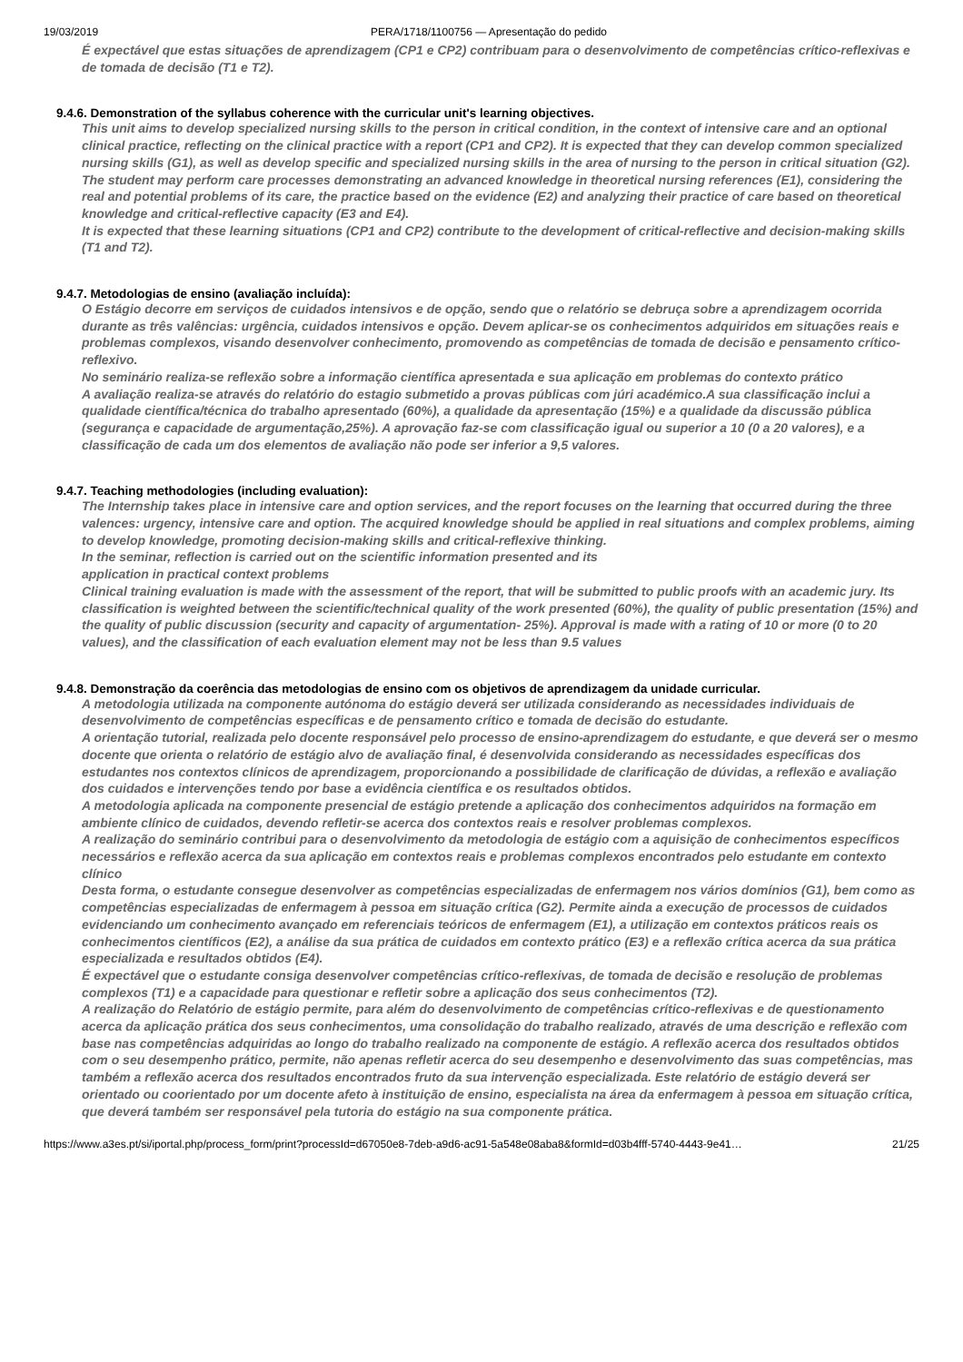19/03/2019 PERA/1718/1100756 — Apresentação do pedido
É expectável que estas situações de aprendizagem (CP1 e CP2) contribuam para o desenvolvimento de competências crítico-reflexivas e de tomada de decisão (T1 e T2).
9.4.6. Demonstration of the syllabus coherence with the curricular unit's learning objectives.
This unit aims to develop specialized nursing skills to the person in critical condition, in the context of intensive care and an optional clinical practice, reflecting on the clinical practice with a report (CP1 and CP2). It is expected that they can develop common specialized nursing skills (G1), as well as develop specific and specialized nursing skills in the area of nursing to the person in critical situation (G2).
The student may perform care processes demonstrating an advanced knowledge in theoretical nursing references (E1), considering the real and potential problems of its care, the practice based on the evidence (E2) and analyzing their practice of care based on theoretical knowledge and critical-reflective capacity (E3 and E4).
It is expected that these learning situations (CP1 and CP2) contribute to the development of critical-reflective and decision-making skills (T1 and T2).
9.4.7. Metodologias de ensino (avaliação incluída):
O Estágio decorre em serviços de cuidados intensivos e de opção, sendo que o relatório se debruça sobre a aprendizagem ocorrida durante as três valências: urgência, cuidados intensivos e opção. Devem aplicar-se os conhecimentos adquiridos em situações reais e problemas complexos, visando desenvolver conhecimento, promovendo as competências de tomada de decisão e pensamento crítico-reflexivo.
No seminário realiza-se reflexão sobre a informação científica apresentada e sua aplicação em problemas do contexto prático
A avaliação realiza-se através do relatório do estagio submetido a provas públicas com júri académico.A sua classificação inclui a qualidade científica/técnica do trabalho apresentado (60%), a qualidade da apresentação (15%) e a qualidade da discussão pública (segurança e capacidade de argumentação,25%). A aprovação faz-se com classificação igual ou superior a 10 (0 a 20 valores), e a classificação de cada um dos elementos de avaliação não pode ser inferior a 9,5 valores.
9.4.7. Teaching methodologies (including evaluation):
The Internship takes place in intensive care and option services, and the report focuses on the learning that occurred during the three valences: urgency, intensive care and option. The acquired knowledge should be applied in real situations and complex problems, aiming to develop knowledge, promoting decision-making skills and critical-reflexive thinking.
In the seminar, reflection is carried out on the scientific information presented and its
application in practical context problems
Clinical training evaluation is made with the assessment of the report, that will be submitted to public proofs with an academic jury. Its classification is weighted between the scientific/technical quality of the work presented (60%), the quality of public presentation (15%) and the quality of public discussion (security and capacity of argumentation- 25%). Approval is made with a rating of 10 or more (0 to 20 values), and the classification of each evaluation element may not be less than 9.5 values
9.4.8. Demonstração da coerência das metodologias de ensino com os objetivos de aprendizagem da unidade curricular.
A metodologia utilizada na componente autónoma do estágio deverá ser utilizada considerando as necessidades individuais de desenvolvimento de competências específicas e de pensamento crítico e tomada de decisão do estudante.
A orientação tutorial, realizada pelo docente responsável pelo processo de ensino-aprendizagem do estudante, e que deverá ser o mesmo docente que orienta o relatório de estágio alvo de avaliação final, é desenvolvida considerando as necessidades específicas dos estudantes nos contextos clínicos de aprendizagem, proporcionando a possibilidade de clarificação de dúvidas, a reflexão e avaliação dos cuidados e intervenções tendo por base a evidência científica e os resultados obtidos.
A metodologia aplicada na componente presencial de estágio pretende a aplicação dos conhecimentos adquiridos na formação em ambiente clínico de cuidados, devendo refletir-se acerca dos contextos reais e resolver problemas complexos.
A realização do seminário contribui para o desenvolvimento da metodologia de estágio com a aquisição de conhecimentos específicos necessários e reflexão acerca da sua aplicação em contextos reais e problemas complexos encontrados pelo estudante em contexto clínico
Desta forma, o estudante consegue desenvolver as competências especializadas de enfermagem nos vários domínios (G1), bem como as competências especializadas de enfermagem à pessoa em situação crítica (G2). Permite ainda a execução de processos de cuidados evidenciando um conhecimento avançado em referenciais teóricos de enfermagem (E1), a utilização em contextos práticos reais os conhecimentos científicos (E2), a análise da sua prática de cuidados em contexto prático (E3) e a reflexão crítica acerca da sua prática especializada e resultados obtidos (E4).
É expectável que o estudante consiga desenvolver competências crítico-reflexivas, de tomada de decisão e resolução de problemas complexos (T1) e a capacidade para questionar e refletir sobre a aplicação dos seus conhecimentos (T2).
A realização do Relatório de estágio permite, para além do desenvolvimento de competências crítico-reflexivas e de questionamento acerca da aplicação prática dos seus conhecimentos, uma consolidação do trabalho realizado, através de uma descrição e reflexão com base nas competências adquiridas ao longo do trabalho realizado na componente de estágio. A reflexão acerca dos resultados obtidos com o seu desempenho prático, permite, não apenas refletir acerca do seu desempenho e desenvolvimento das suas competências, mas também a reflexão acerca dos resultados encontrados fruto da sua intervenção especializada. Este relatório de estágio deverá ser orientado ou coorientado por um docente afeto à instituição de ensino, especialista na área da enfermagem à pessoa em situação crítica, que deverá também ser responsável pela tutoria do estágio na sua componente prática.
https://www.a3es.pt/si/iportal.php/process_form/print?processId=d67050e8-7deb-a9d6-ac91-5a548e08aba8&formId=d03b4fff-5740-4443-9e41… 21/25